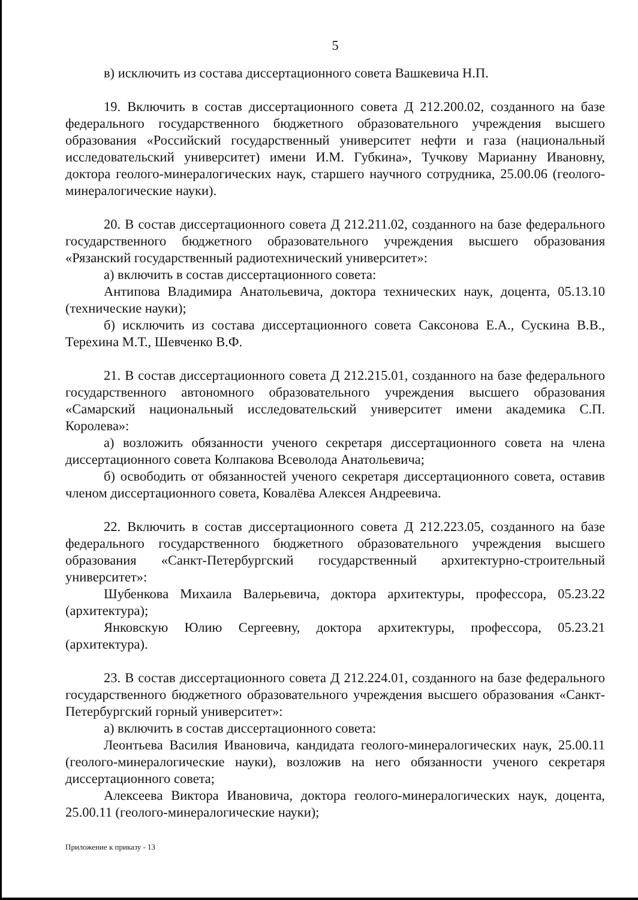5
в) исключить из состава диссертационного совета Вашкевича Н.П.
19. Включить в состав диссертационного совета Д 212.200.02, созданного на базе федерального государственного бюджетного образовательного учреждения высшего образования «Российский государственный университет нефти и газа (национальный исследовательский университет) имени И.М. Губкина», Тучкову Марианну Ивановну, доктора геолого-минералогических наук, старшего научного сотрудника, 25.00.06 (геолого-минералогические науки).
20. В состав диссертационного совета Д 212.211.02, созданного на базе федерального государственного бюджетного образовательного учреждения высшего образования «Рязанский государственный радиотехнический университет»:
а) включить в состав диссертационного совета:
Антипова Владимира Анатольевича, доктора технических наук, доцента, 05.13.10 (технические науки);
б) исключить из состава диссертационного совета Саксонова Е.А., Сускина В.В., Терехина М.Т., Шевченко В.Ф.
21. В состав диссертационного совета Д 212.215.01, созданного на базе федерального государственного автономного образовательного учреждения высшего образования «Самарский национальный исследовательский университет имени академика С.П. Королева»:
а) возложить обязанности ученого секретаря диссертационного совета на члена диссертационного совета Колпакова Всеволода Анатольевича;
б) освободить от обязанностей ученого секретаря диссертационного совета, оставив членом диссертационного совета, Ковалёва Алексея Андреевича.
22. Включить в состав диссертационного совета Д 212.223.05, созданного на базе федерального государственного бюджетного образовательного учреждения высшего образования «Санкт-Петербургский государственный архитектурно-строительный университет»:
Шубенкова Михаила Валерьевича, доктора архитектуры, профессора, 05.23.22 (архитектура);
Янковскую Юлию Сергеевну, доктора архитектуры, профессора, 05.23.21 (архитектура).
23. В состав диссертационного совета Д 212.224.01, созданного на базе федерального государственного бюджетного образовательного учреждения высшего образования «Санкт-Петербургский горный университет»:
а) включить в состав диссертационного совета:
Леонтьева Василия Ивановича, кандидата геолого-минералогических наук, 25.00.11 (геолого-минералогические науки), возложив на него обязанности ученого секретаря диссертационного совета;
Алексеева Виктора Ивановича, доктора геолого-минералогических наук, доцента, 25.00.11 (геолого-минералогические науки);
Приложение к приказу - 13